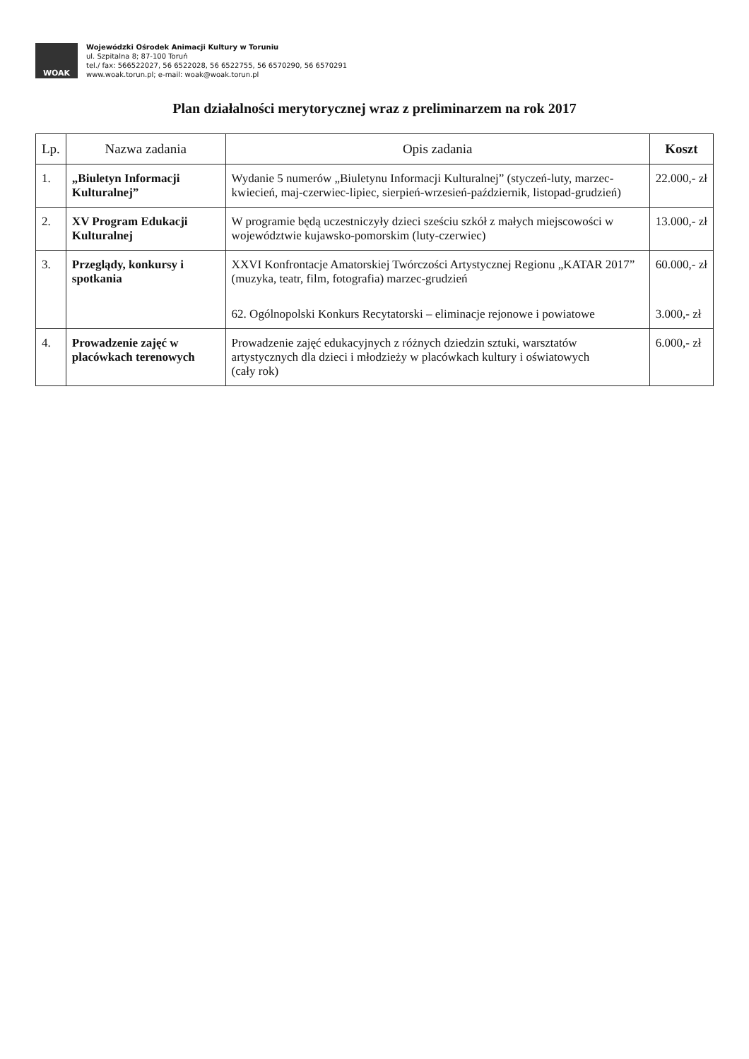WOAK
Wojewódzki Ośrodek Animacji Kultury w Toruniu
ul. Szpitalna 8; 87-100 Toruń
tel./ fax: 566522027, 56 6522028, 56 6522755, 56 6570290, 56 6570291
www.woak.torun.pl; e-mail: woak@woak.torun.pl
Plan działalności merytorycznej wraz z preliminarzem na rok 2017
| Lp. | Nazwa zadania | Opis zadania | Koszt |
| --- | --- | --- | --- |
| 1. | „Biuletyn Informacji Kulturalnej” | Wydanie 5 numerów „Biuletynu Informacji Kulturalnej” (styczeń-luty, marzec-kwiecień, maj-czerwiec-lipiec, sierpień-wrzesień-październik, listopad-grudzień) | 22.000,- zł |
| 2. | XV Program Edukacji Kulturalnej | W programie będą uczestniczyły dzieci sześciu szkół z małych miejscowości w województwie kujawsko-pomorskim (luty-czerwiec) | 13.000,- zł |
| 3. | Przeglądy, konkursy i spotkania | XXVI Konfrontacje Amatorskiej Twórczości Artystycznej Regionu „KATAR 2017” (muzyka, teatr, film, fotografia) marzec-grudzień 62. Ogólnopolski Konkurs Recytatorski – eliminacje rejonowe i powiatowe | 60.000,- zł 3.000,- zł |
| 4. | Prowadzenie zajęć w placówkach terenowych | Prowadzenie zajęć edukacyjnych z różnych dziedzin sztuki, warsztatów artystycznych dla dzieci i młodzieży w placówkach kultury i oświatowych (cały rok) | 6.000,- zł |